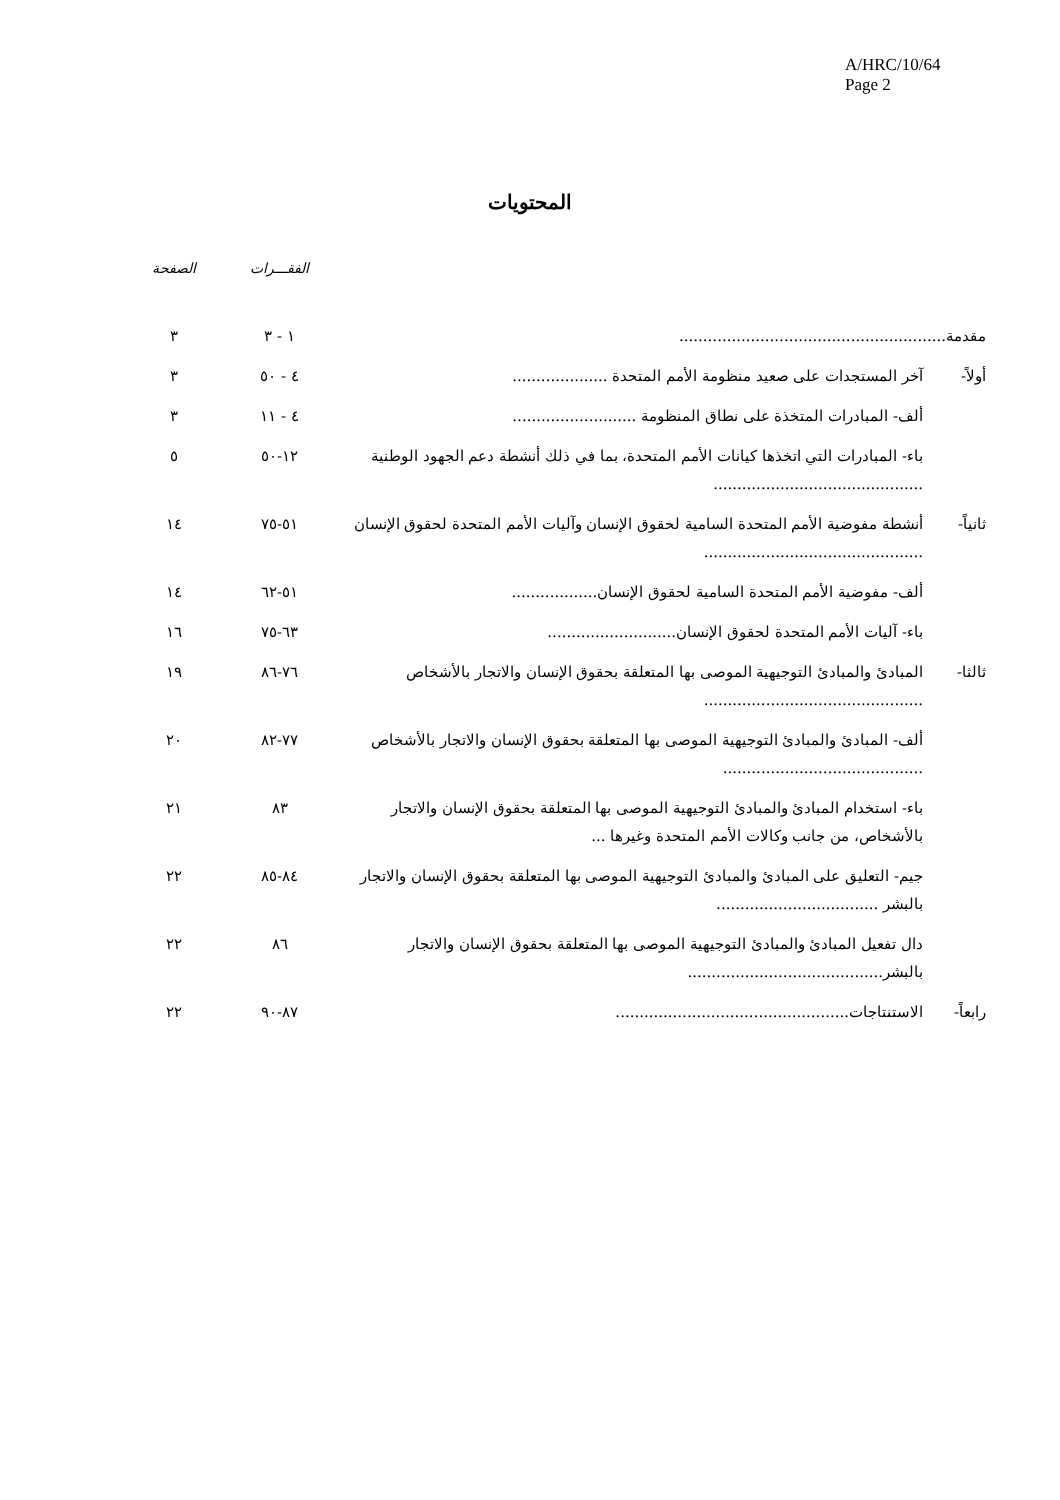A/HRC/10/64
Page 2
المحتويات
| | | الفقـــرات | الصفحة |
| --- | --- | --- | --- |
| مقدمة........................................................ | | ١ - ٣ | ٣ |
| أولاً- | آخر المستجدات على صعيد منظومة الأمم المتحدة .................... | ٤ - ٥٠ | ٣ |
| | ألف- المبادرات المتخذة على نطاق المنظومة .......................... | ٤ - ١١ | ٣ |
| | باء- المبادرات التي اتخذها كيانات الأمم المتحدة، بما في ذلك أنشطة دعم الجهود الوطنية ............................................ | ١٢-٥٠ | ٥ |
| ثانياً- | أنشطة مفوضية الأمم المتحدة السامية لحقوق الإنسان وآليات الأمم المتحدة لحقوق الإنسان .............................................. | ٥١-٧٥ | ١٤ |
| | ألف- مفوضية الأمم المتحدة السامية لحقوق الإنسان.................. | ٥١-٦٢ | ١٤ |
| | باء- آليات الأمم المتحدة لحقوق الإنسان........................... | ٦٣-٧٥ | ١٦ |
| ثالثا- | المبادئ والمبادئ التوجيهية الموصى بها المتعلقة بحقوق الإنسان والاتجار بالأشخاص .............................................. | ٧٦-٨٦ | ١٩ |
| | ألف- المبادئ والمبادئ التوجيهية الموصى بها المتعلقة بحقوق الإنسان والاتجار بالأشخاص .......................................... | ٧٧-٨٢ | ٢٠ |
| | باء- استخدام المبادئ والمبادئ التوجيهية الموصى بها المتعلقة بحقوق الإنسان والاتجار بالأشخاص، من جانب وكالات الأمم المتحدة وغيرها ... | ٨٣ | ٢١ |
| | جيم- التعليق على المبادئ والمبادئ التوجيهية الموصى بها المتعلقة بحقوق الإنسان والاتجار بالبشر .................................. | ٨٤-٨٥ | ٢٢ |
| | دال تفعيل المبادئ والمبادئ التوجيهية الموصى بها المتعلقة بحقوق الإنسان والاتجار بالبشر......................................... | ٨٦ | ٢٢ |
| رابعاً- | الاستنتاجات................................................. | ٨٧-٩٠ | ٢٢ |